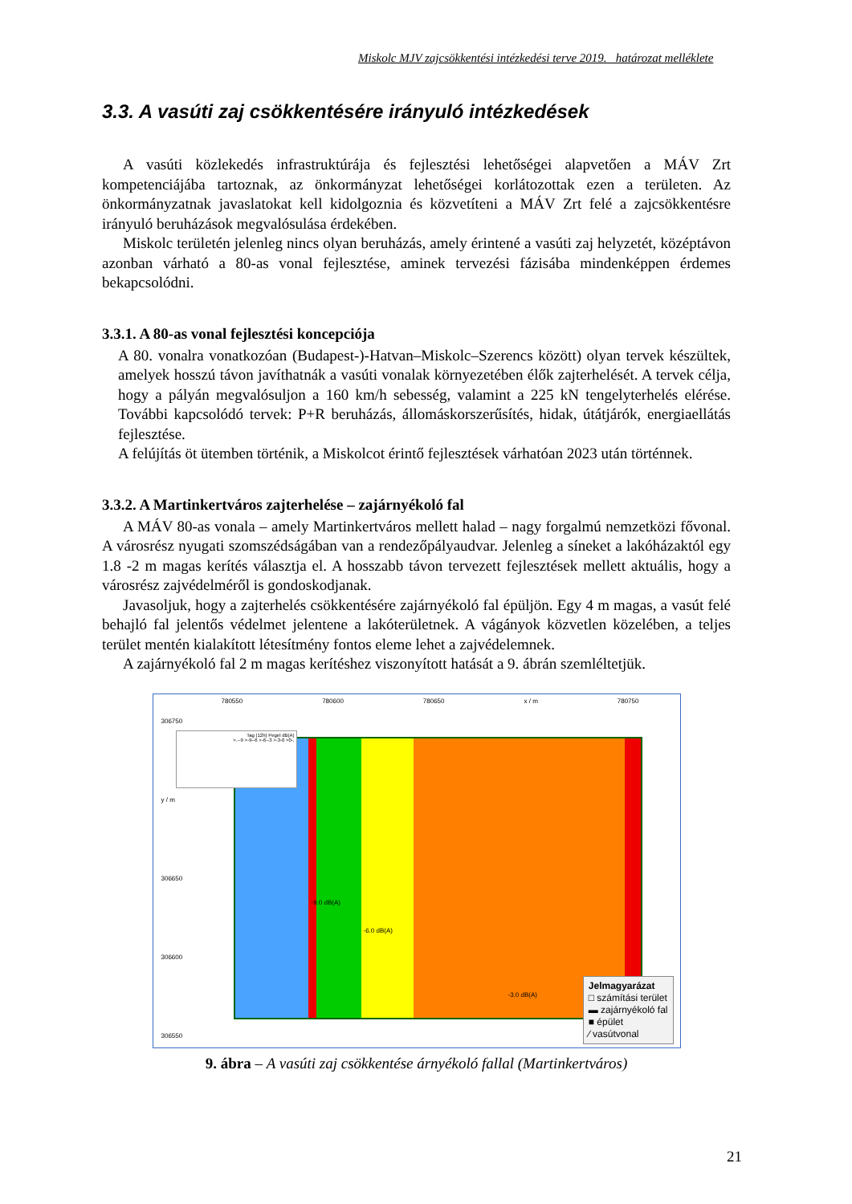Miskolc MJV zajcsökkentési intézkedési terve 2019. határozat melléklete
3.3. A vasúti zaj csökkentésére irányuló intézkedések
A vasúti közlekedés infrastruktúrája és fejlesztési lehetőségei alapvetően a MÁV Zrt kompetenciájába tartoznak, az önkormányzat lehetőségei korlátozottak ezen a területen. Az önkormányzatnak javaslatokat kell kidolgoznia és közvetíteni a MÁV Zrt felé a zajcsökkentésre irányuló beruházások megvalósulása érdekében.
Miskolc területén jelenleg nincs olyan beruházás, amely érintené a vasúti zaj helyzetét, középtávon azonban várható a 80-as vonal fejlesztése, aminek tervezési fázisába mindenképpen érdemes bekapcsolódni.
3.3.1. A 80-as vonal fejlesztési koncepciója
A 80. vonalra vonatkozóan (Budapest-)-Hatvan–Miskolc–Szerencs között) olyan tervek készültek, amelyek hosszú távon javíthatnák a vasúti vonalak környezetében élők zajterhelését. A tervek célja, hogy a pályán megvalósuljon a 160 km/h sebesség, valamint a 225 kN tengelyterhelés elérése. További kapcsolódó tervek: P+R beruházás, állomáskorszerűsítés, hidak, útátjárók, energiaellátás fejlesztése.
A felújítás öt ütemben történik, a Miskolcot érintő fejlesztések várhatóan 2023 után történnek.
3.3.2. A Martinkertváros zajterhelése – zajárnyékoló fal
A MÁV 80-as vonala – amely Martinkertváros mellett halad – nagy forgalmú nemzetközi fővonal. A városrész nyugati szomszédságában van a rendezőpályaudvar. Jelenleg a síneket a lakóházaktól egy 1.8 -2 m magas kerítés választja el. A hosszabb távon tervezett fejlesztések mellett aktuális, hogy a városrész zajvédelméről is gondoskodjanak.
Javasoljuk, hogy a zajterhelés csökkentésére zajárnyékoló fal épüljön. Egy 4 m magas, a vasút felé behajló fal jelentős védelmet jelentene a lakóterületnek. A vágányok közvetlen közelében, a teljes terület mentén kialakított létesítmény fontos eleme lehet a zajvédelemnek.
A zajárnyékoló fal 2 m magas kerítéshez viszonyított hatását a 9. ábrán szemléltetjük.
780550 780600 780650 x / m 780750
306750
y / m
306650
306600
306550
-9.0 dB(A)
-6.0 dB(A)
-3.0 dB(A)
Tag (12h) Pegel dB(A)
>.--9 >-9--6 >-6--3 >-3-0 >0-.
Jelmagyarázat
□ számítási terület
▬ zajárnyékoló fal
■ épület
⁄ vasútvonal
9. ábra – A vasúti zaj csökkentése árnyékoló fallal (Martinkertváros)
21